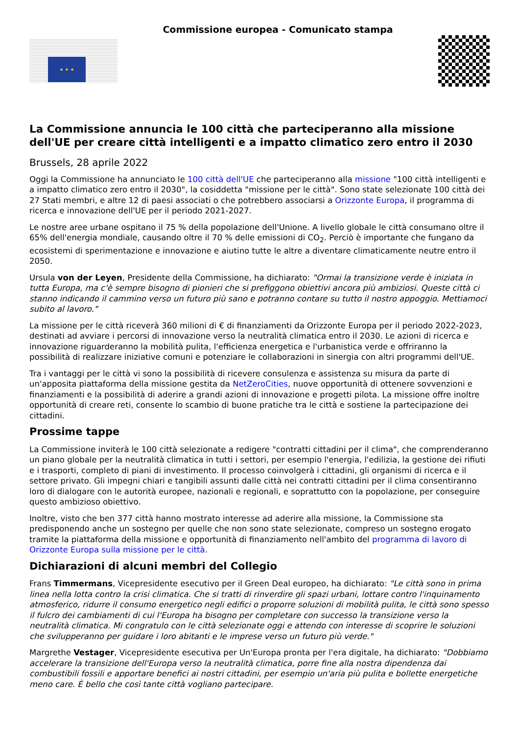★ ★ ★
Commissione europea - Comunicato stampa
La Commissione annuncia le 100 città che parteciperanno alla missione dell'UE per creare città intelligenti e a impatto climatico zero entro il 2030
Brussels, 28 aprile 2022
Oggi la Commissione ha annunciato le 100 città dell'UE che parteciperanno alla missione "100 città intelligenti e a impatto climatico zero entro il 2030", la cosiddetta "missione per le città". Sono state selezionate 100 città dei 27 Stati membri, e altre 12 di paesi associati o che potrebbero associarsi a Orizzonte Europa, il programma di ricerca e innovazione dell'UE per il periodo 2021-2027.
Le nostre aree urbane ospitano il 75 % della popolazione dell'Unione. A livello globale le città consumano oltre il 65% dell'energia mondiale, causando oltre il 70 % delle emissioni di CO<sub>2</sub>. Perciò è importante che fungano da ecosistemi di sperimentazione e innovazione e aiutino tutte le altre a diventare climaticamente neutre entro il 2050.
Ursula von der Leyen, Presidente della Commissione, ha dichiarato: "Ormai la transizione verde è iniziata in tutta Europa, ma c'è sempre bisogno di pionieri che si prefiggono obiettivi ancora più ambiziosi. Queste città ci stanno indicando il cammino verso un futuro più sano e potranno contare su tutto il nostro appoggio. Mettiamoci subito al lavoro."
La missione per le città riceverà 360 milioni di € di finanziamenti da Orizzonte Europa per il periodo 2022-2023, destinati ad avviare i percorsi di innovazione verso la neutralità climatica entro il 2030. Le azioni di ricerca e innovazione riguarderanno la mobilità pulita, l'efficienza energetica e l'urbanistica verde e offriranno la possibilità di realizzare iniziative comuni e potenziare le collaborazioni in sinergia con altri programmi dell'UE.
Tra i vantaggi per le città vi sono la possibilità di ricevere consulenza e assistenza su misura da parte di un'apposita piattaforma della missione gestita da NetZeroCities, nuove opportunità di ottenere sovvenzioni e finanziamenti e la possibilità di aderire a grandi azioni di innovazione e progetti pilota. La missione offre inoltre opportunità di creare reti, consente lo scambio di buone pratiche tra le città e sostiene la partecipazione dei cittadini.
Prossime tappe
La Commissione inviterà le 100 città selezionate a redigere "contratti cittadini per il clima", che comprenderanno un piano globale per la neutralità climatica in tutti i settori, per esempio l'energia, l'edilizia, la gestione dei rifiuti e i trasporti, completo di piani di investimento. Il processo coinvolgerà i cittadini, gli organismi di ricerca e il settore privato. Gli impegni chiari e tangibili assunti dalle città nei contratti cittadini per il clima consentiranno loro di dialogare con le autorità europee, nazionali e regionali, e soprattutto con la popolazione, per conseguire questo ambizioso obiettivo.
Inoltre, visto che ben 377 città hanno mostrato interesse ad aderire alla missione, la Commissione sta predisponendo anche un sostegno per quelle che non sono state selezionate, compreso un sostegno erogato tramite la piattaforma della missione e opportunità di finanziamento nell'ambito del programma di lavoro di Orizzonte Europa sulla missione per le città.
Dichiarazioni di alcuni membri del Collegio
Frans Timmermans, Vicepresidente esecutivo per il Green Deal europeo, ha dichiarato: "Le città sono in prima linea nella lotta contro la crisi climatica. Che si tratti di rinverdire gli spazi urbani, lottare contro l'inquinamento atmosferico, ridurre il consumo energetico negli edifici o proporre soluzioni di mobilità pulita, le città sono spesso il fulcro dei cambiamenti di cui l'Europa ha bisogno per completare con successo la transizione verso la neutralità climatica. Mi congratulo con le città selezionate oggi e attendo con interesse di scoprire le soluzioni che svilupperanno per guidare i loro abitanti e le imprese verso un futuro più verde."
Margrethe Vestager, Vicepresidente esecutiva per Un'Europa pronta per l'era digitale, ha dichiarato: "Dobbiamo accelerare la transizione dell'Europa verso la neutralità climatica, porre fine alla nostra dipendenza dai combustibili fossili e apportare benefici ai nostri cittadini, per esempio un'aria più pulita e bollette energetiche meno care. È bello che così tante città vogliano partecipare.